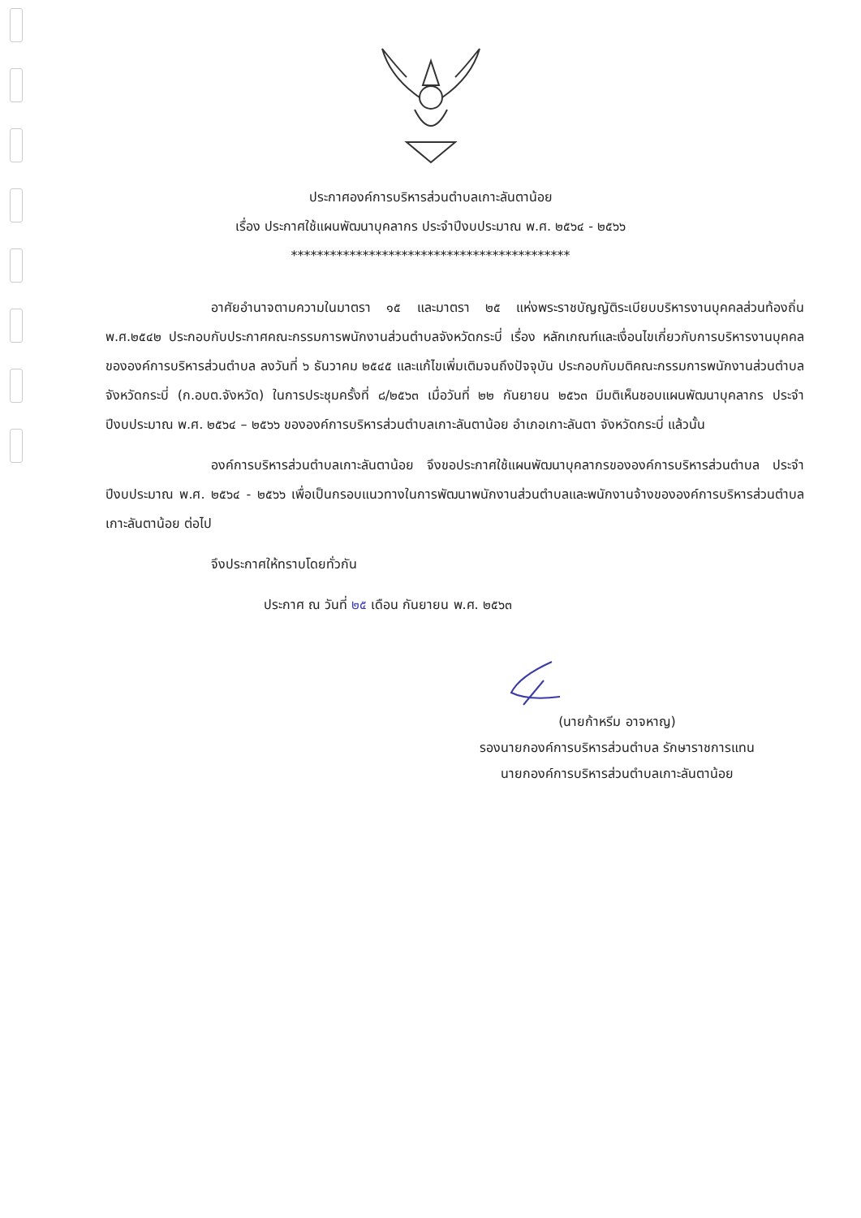ประกาศองค์การบริหารส่วนตำบลเกาะลันตาน้อย
เรื่อง ประกาศใช้แผนพัฒนาบุคลากร ประจำปีงบประมาณ พ.ศ. ๒๕๖๔ - ๒๕๖๖
*******************************************
อาศัยอำนาจตามความในมาตรา ๑๕ และมาตรา ๒๕ แห่งพระราชบัญญัติระเบียบบริหารงานบุคคลส่วนท้องถิ่น พ.ศ.๒๕๔๒ ประกอบกับประกาศคณะกรรมการพนักงานส่วนตำบลจังหวัดกระบี่ เรื่อง หลักเกณฑ์และเงื่อนไขเกี่ยวกับการบริหารงานบุคคลขององค์การบริหารส่วนตำบล ลงวันที่ ๖ ธันวาคม ๒๕๔๕ และแก้ไขเพิ่มเติมจนถึงปัจจุบัน ประกอบกับมติคณะกรรมการพนักงานส่วนตำบลจังหวัดกระบี่ (ก.อบต.จังหวัด) ในการประชุมครั้งที่ ๘/๒๕๖๓ เมื่อวันที่ ๒๒ กันยายน ๒๕๖๓ มีมติเห็นชอบแผนพัฒนาบุคลากร ประจำปีงบประมาณ พ.ศ. ๒๕๖๔ – ๒๕๖๖ ขององค์การบริหารส่วนตำบลเกาะลันตาน้อย อำเภอเกาะลันตา จังหวัดกระบี่ แล้วนั้น
องค์การบริหารส่วนตำบลเกาะลันตาน้อย จึงขอประกาศใช้แผนพัฒนาบุคลากรขององค์การบริหารส่วนตำบล ประจำปีงบประมาณ พ.ศ. ๒๕๖๔ - ๒๕๖๖ เพื่อเป็นกรอบแนวทางในการพัฒนาพนักงานส่วนตำบลและพนักงานจ้างขององค์การบริหารส่วนตำบลเกาะลันตาน้อย ต่อไป
จึงประกาศให้ทราบโดยทั่วกัน
ประกาศ ณ วันที่ ๒๕ เดือน กันยายน พ.ศ. ๒๕๖๓
(นายก้าหรีม อาจหาญ)
รองนายกองค์การบริหารส่วนตำบล รักษาราชการแทน
นายกองค์การบริหารส่วนตำบลเกาะลันตาน้อย